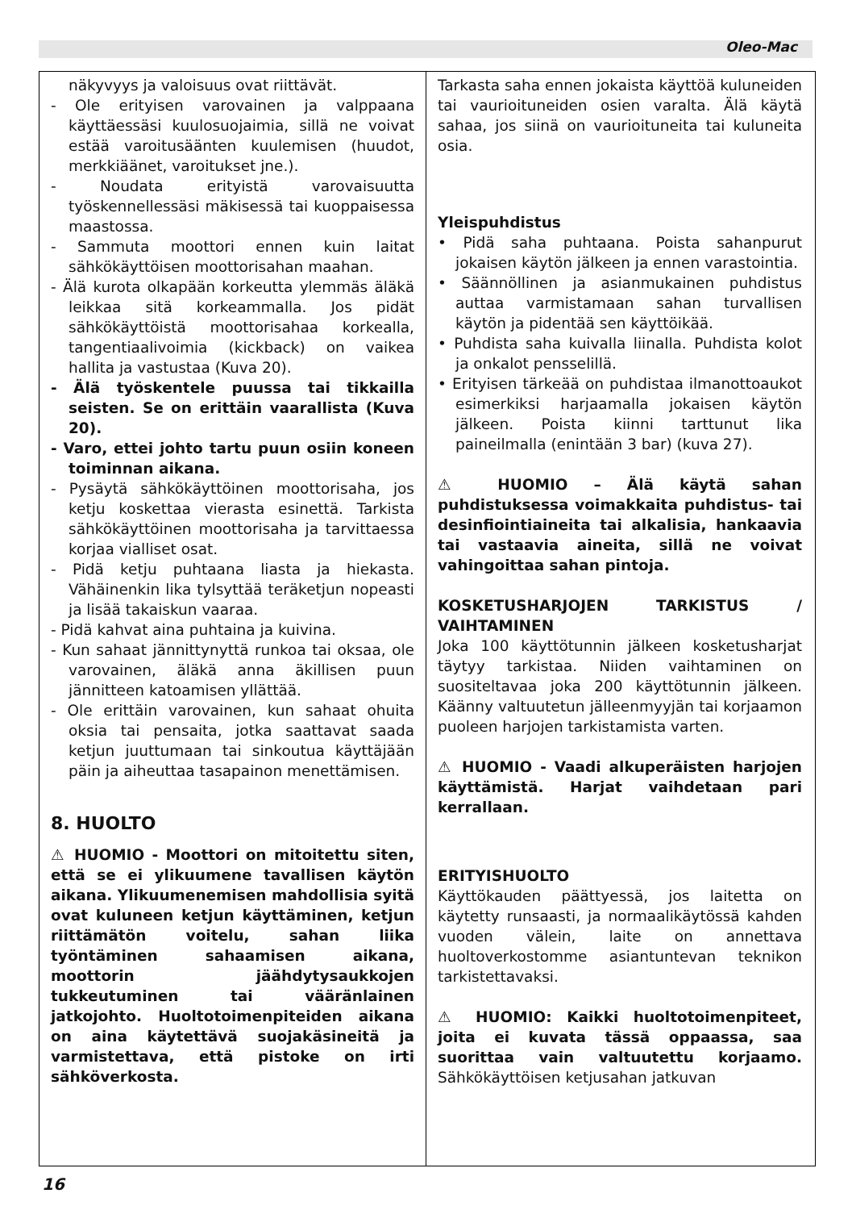Oleo-Mac
näkyvyys ja valoisuus ovat riittävät.
- Ole erityisen varovainen ja valppaana käyttäessäsi kuulosuojaimia, sillä ne voivat estää varoitusäänten kuulemisen (huudot, merkkiäänet, varoitukset jne.).
- Noudata erityistä varovaisuutta työskennellessäsi mäkisessä tai kuoppaisessa maastossa.
- Sammuta moottori ennen kuin laitat sähkökäyttöisen moottorisahan maahan.
- Älä kurota olkapään korkeutta ylemmäs äläkä leikkaa sitä korkeammalla. Jos pidät sähkökäyttöistä moottorisahaa korkealla, tangentiaalivoimia (kickback) on vaikea hallita ja vastustaa (Kuva 20).
- Älä työskentele puussa tai tikkailla seisten. Se on erittäin vaarallista (Kuva 20).
- Varo, ettei johto tartu puun osiin koneen toiminnan aikana.
- Pysäytä sähkökäyttöinen moottorisaha, jos ketju koskettaa vierasta esinettä. Tarkista sähkökäyttöinen moottorisaha ja tarvittaessa korjaa vialliset osat.
- Pidä ketju puhtaana liasta ja hiekasta. Vähäinenkin lika tylsyttää teräketjun nopeasti ja lisää takaiskun vaaraa.
- Pidä kahvat aina puhtaina ja kuivina.
- Kun sahaat jännittynyttä runkoa tai oksaa, ole varovainen, äläkä anna äkillisen puun jännitteen katoamisen yllättää.
- Ole erittäin varovainen, kun sahaat ohuita oksia tai pensaita, jotka saattavat saada ketjun juuttumaan tai sinkoutua käyttäjään päin ja aiheuttaa tasapainon menettämisen.
8. HUOLTO
⚠ HUOMIO - Moottori on mitoitettu siten, että se ei ylikuumene tavallisen käytön aikana. Ylikuumenemisen mahdollisia syitä ovat kuluneen ketjun käyttäminen, ketjun riittämätön voitelu, sahan liika työntäminen sahaamisen aikana, moottorin jäähdytysaukkojen tukkeutuminen tai vääränlainen jatkojohto. Huoltotoimenpiteiden aikana on aina käytettävä suojakäsineitä ja varmistettava, että pistoke on irti sähköverkosta.
Tarkasta saha ennen jokaista käyttöä kuluneiden tai vaurioituneiden osien varalta. Älä käytä sahaa, jos siinä on vaurioituneita tai kuluneita osia.
Yleispuhdistus
• Pidä saha puhtaana. Poista sahanpurut jokaisen käytön jälkeen ja ennen varastointia.
• Säännöllinen ja asianmukainen puhdistus auttaa varmistamaan sahan turvallisen käytön ja pidentää sen käyttöikää.
• Puhdista saha kuivalla liinalla. Puhdista kolot ja onkalot pensselillä.
• Erityisen tärkeää on puhdistaa ilmanottoaukot esimerkiksi harjaamalla jokaisen käytön jälkeen. Poista kiinni tarttunut lika paineilmalla (enintään 3 bar) (kuva 27).
⚠ HUOMIO – Älä käytä sahan puhdistuksessa voimakkaita puhdistus- tai desinfiointiaineita tai alkalisia, hankaavia tai vastaavia aineita, sillä ne voivat vahingoittaa sahan pintoja.
KOSKETUSHARJOJEN TARKISTUS / VAIHTAMINEN
Joka 100 käyttötunnin jälkeen kosketusharjat täytyy tarkistaa. Niiden vaihtaminen on suositeltavaa joka 200 käyttötunnin jälkeen. Käänny valtuutetun jälleenmyyjän tai korjaamon puoleen harjojen tarkistamista varten.
⚠ HUOMIO - Vaadi alkuperäisten harjojen käyttämistä. Harjat vaihdetaan pari kerrallaan.
ERITYISHUOLTO
Käyttökauden päättyessä, jos laitetta on käytetty runsaasti, ja normaalikäytössä kahden vuoden välein, laite on annettava huoltoverkostomme asiantuntevan teknikon tarkistettavaksi.
⚠ HUOMIO: Kaikki huoltotoimenpiteet, joita ei kuvata tässä oppaassa, saa suorittaa vain valtuutettu korjaamo. Sähkökäyttöisen ketjusahan jatkuvan
16